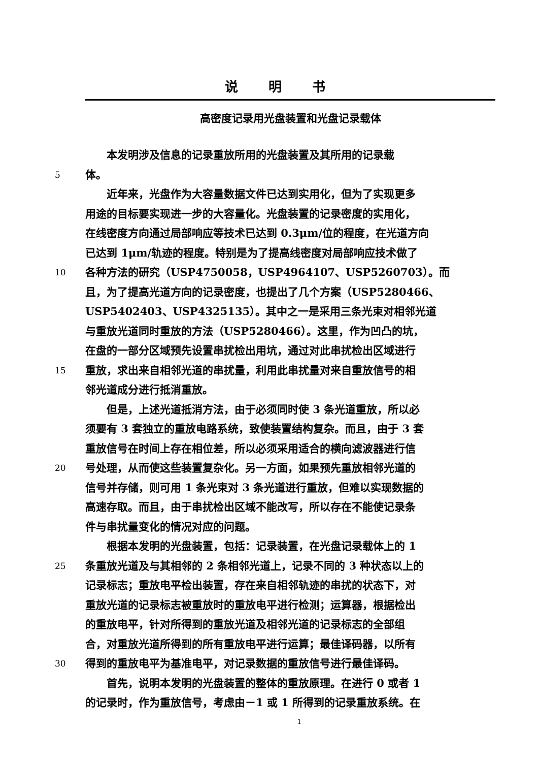说明书
高密度记录用光盘装置和光盘记录载体
　　本发明涉及信息的记录重放所用的光盘装置及其所用的记录载
5
体。
　　近年来，光盘作为大容量数据文件已达到实用化，但为了实现更多
用途的目标要实现进一步的大容量化。光盘装置的记录密度的实用化，
在线密度方向通过局部响应等技术已达到 0.3μm/位的程度，在光道方向
已达到 1μm/轨迹的程度。特别是为了提高线密度对局部响应技术做了
10
各种方法的研究（USP4750058，USP4964107、USP5260703）。而
且，为了提高光道方向的记录密度，也提出了几个方案（USP5280466、
USP5402403、USP4325135）。其中之一是采用三条光束对相邻光道
与重放光道同时重放的方法（USP5280466）。这里，作为凹凸的坑，
在盘的一部分区域预先设置串扰检出用坑，通过对此串扰检出区域进行
15
重放，求出来自相邻光道的串扰量，利用此串扰量对来自重放信号的相
邻光道成分进行抵消重放。
　　但是，上述光道抵消方法，由于必须同时使 3 条光道重放，所以必
须要有 3 套独立的重放电路系统，致使装置结构复杂。而且，由于 3 套
重放信号在时间上存在相位差，所以必须采用适合的横向滤波器进行信
20
号处理，从而使这些装置复杂化。另一方面，如果预先重放相邻光道的
信号并存储，则可用 1 条光束对 3 条光道进行重放，但难以实现数据的
高速存取。而且，由于串扰检出区域不能改写，所以存在不能使记录条
件与串扰量变化的情况对应的问题。
　　根据本发明的光盘装置，包括：记录装置，在光盘记录载体上的 1
25
条重放光道及与其相邻的 2 条相邻光道上，记录不同的 3 种状态以上的
记录标志；重放电平检出装置，存在来自相邻轨迹的串扰的状态下，对
重放光道的记录标志被重放时的重放电平进行检测；运算器，根据检出
的重放电平，针对所得到的重放光道及相邻光道的记录标志的全部组
合，对重放光道所得到的所有重放电平进行运算；最佳译码器，以所有
30
得到的重放电平为基准电平，对记录数据的重放信号进行最佳译码。
　　首先，说明本发明的光盘装置的整体的重放原理。在进行 0 或者 1
的记录时，作为重放信号，考虑由－1 或 1 所得到的记录重放系统。在
1